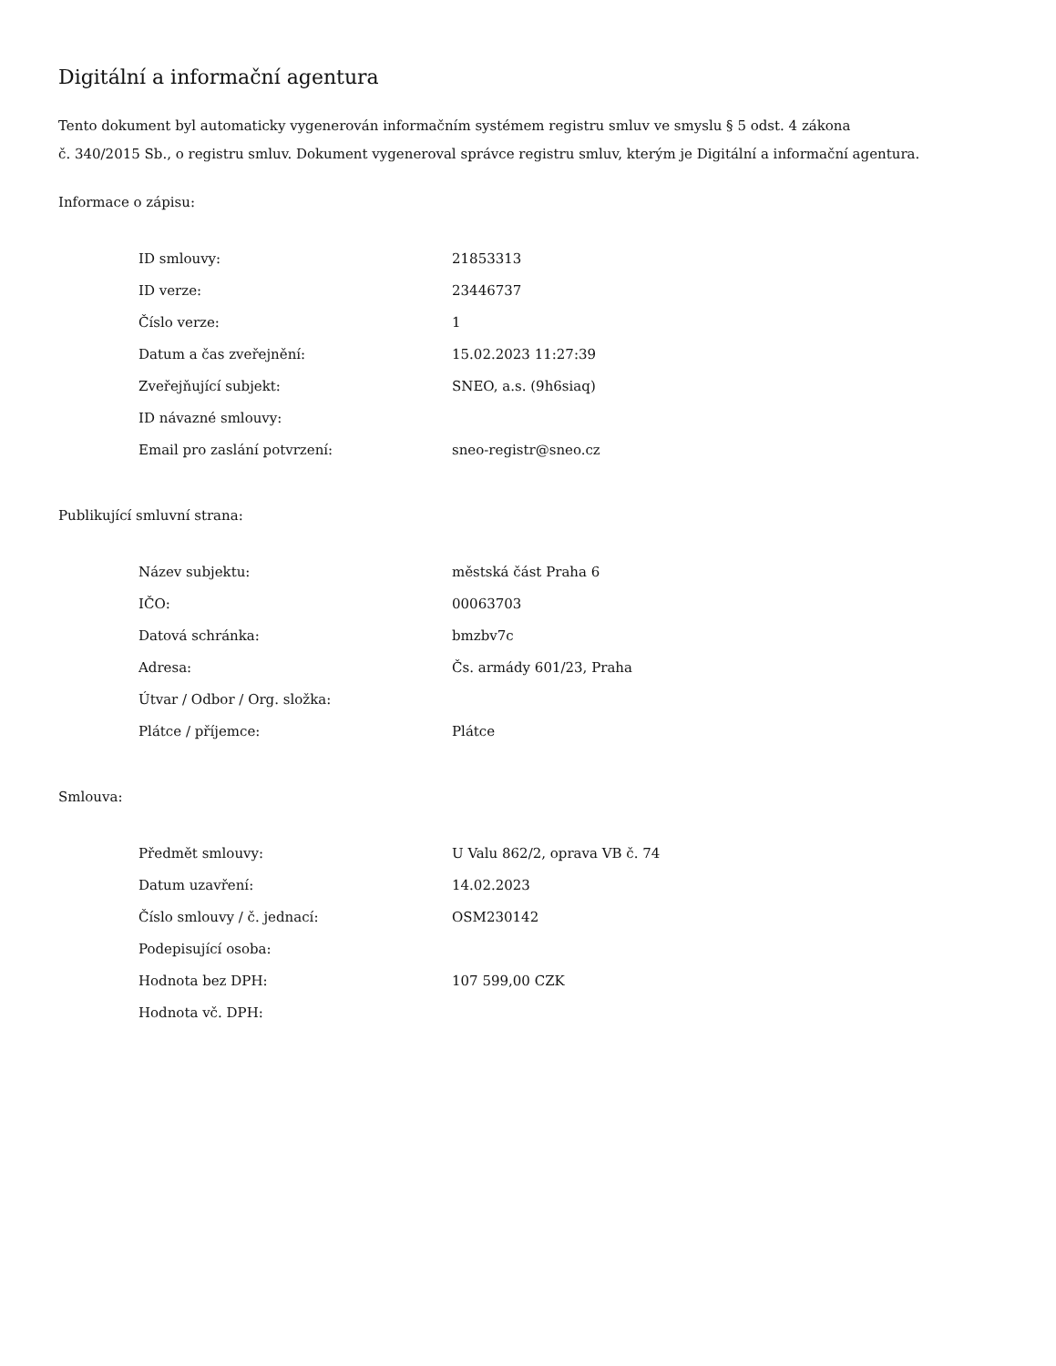Digitální a informační agentura
Tento dokument byl automaticky vygenerován informačním systémem registru smluv ve smyslu § 5 odst. 4 zákona
č. 340/2015 Sb., o registru smluv. Dokument vygeneroval správce registru smluv, kterým je Digitální a informační agentura.
Informace o zápisu:
| ID smlouvy: | 21853313 |
| ID verze: | 23446737 |
| Číslo verze: | 1 |
| Datum a čas zveřejnění: | 15.02.2023 11:27:39 |
| Zveřejňující subjekt: | SNEO, a.s. (9h6siaq) |
| ID návazné smlouvy: | |
| Email pro zaslání potvrzení: | sneo-registr@sneo.cz |
Publikující smluvní strana:
| Název subjektu: | městská část Praha 6 |
| IČO: | 00063703 |
| Datová schránka: | bmzbv7c |
| Adresa: | Čs. armády 601/23, Praha |
| Útvar / Odbor / Org. složka: | |
| Plátce / příjemce: | Plátce |
Smlouva:
| Předmět smlouvy: | U Valu 862/2, oprava VB č. 74 |
| Datum uzavření: | 14.02.2023 |
| Číslo smlouvy / č. jednací: | OSM230142 |
| Podepisující osoba: | |
| Hodnota bez DPH: | 107 599,00 CZK |
| Hodnota vč. DPH: | |